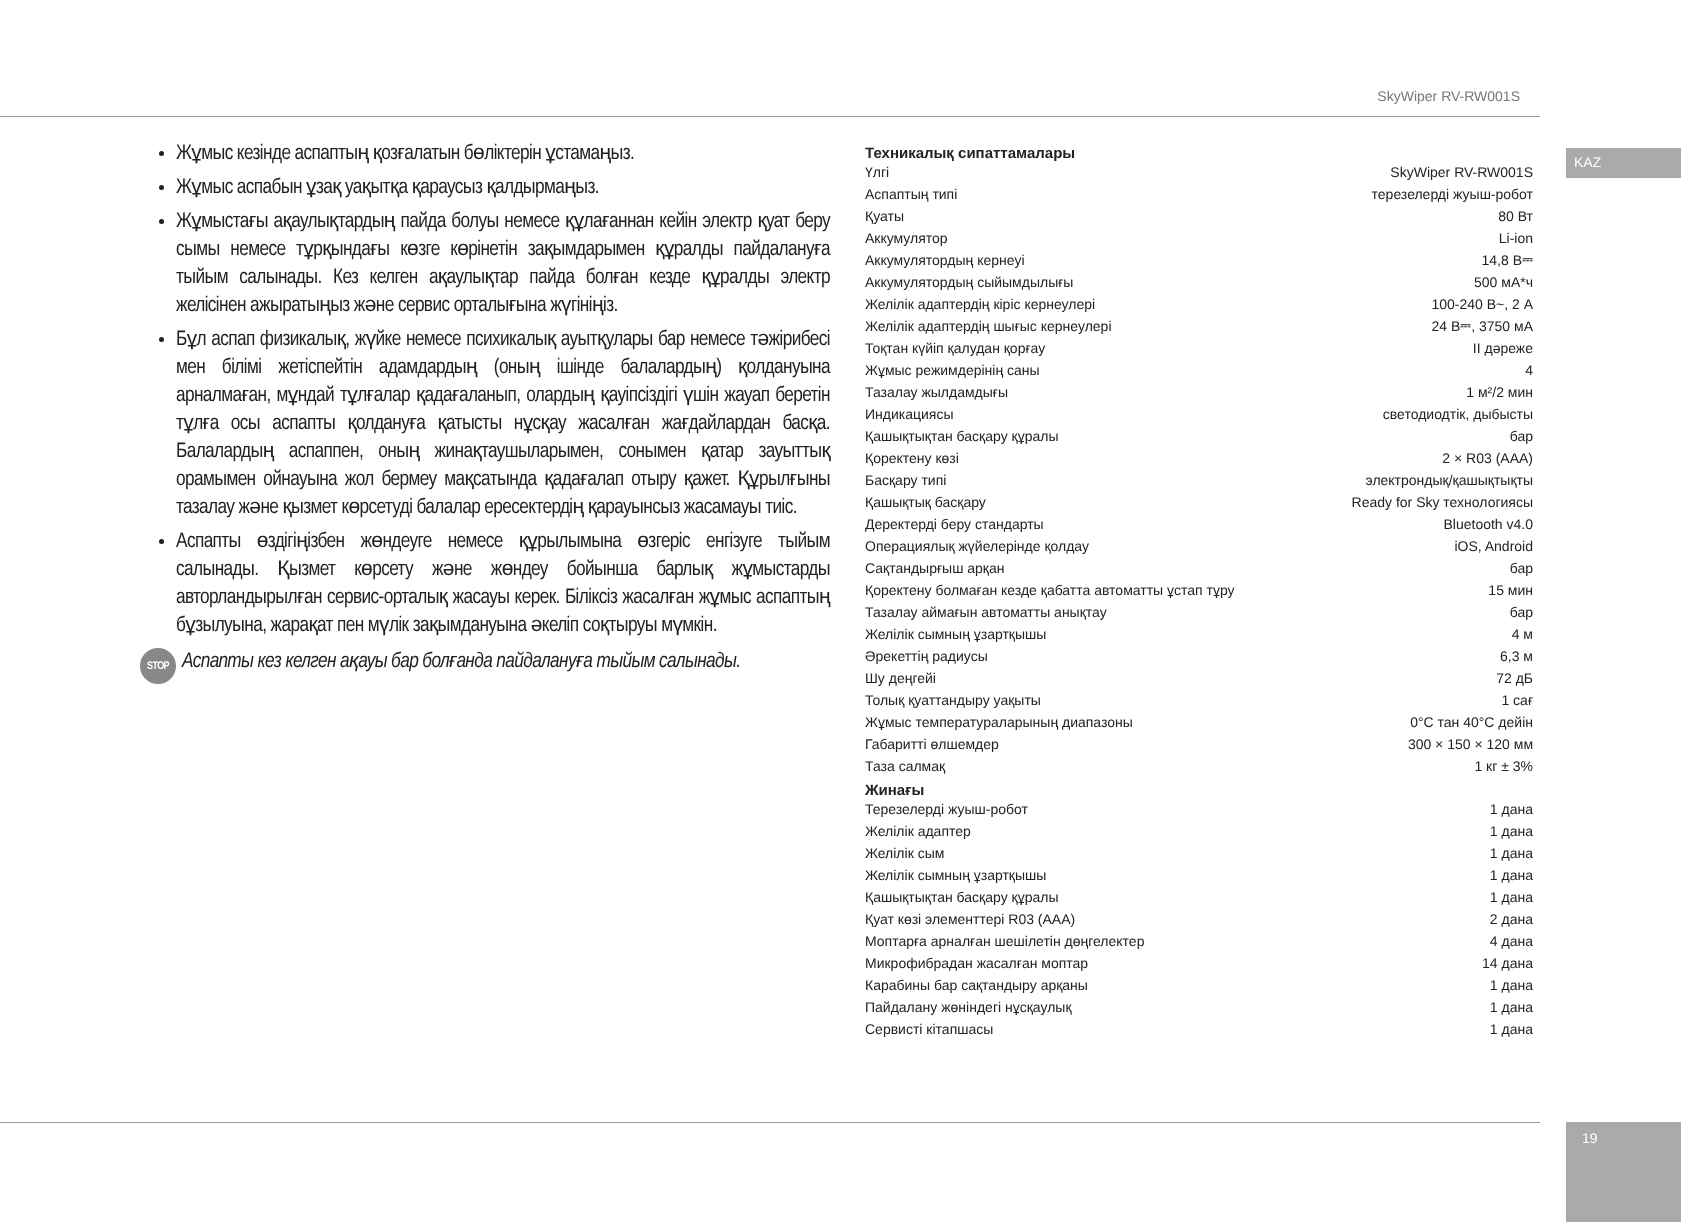SkyWiper RV-RW001S
KAZ
Жұмыс кезінде аспаптың қозғалатын бөліктерін ұстамаңыз.
Жұмыс аспабын ұзақ уақытқа қараусыз қалдырмаңыз.
Жұмыстағы ақаулықтардың пайда болуы немесе құлағаннан кейін электр қуат беру сымы немесе тұрқындағы көзге көрінетін зақымдарымен құралды пайдалануға тыйым салынады. Кез келген ақаулықтар пайда болған кезде құралды электр желісінен ажыратыңыз және сервис орталығына жүгініңіз.
Бұл аспап физикалық, жүйке немесе психикалық ауытқулары бар немесе тәжірибесі мен білімі жетіспейтін адамдардың (оның ішінде балалардың) қолдануына арналмаған, мұндай тұлғалар қадағаланып, олардың қауіпсіздігі үшін жауап беретін тұлға осы аспапты қолдануға қатысты нұсқау жасалған жағдайлардан басқа. Балалардың аспаппен, оның жинақтаушыларымен, сонымен қатар зауыттық орамымен ойнауына жол бермеу мақсатында қадағалап отыру қажет. Құрылғыны тазалау және қызмет көрсетуді балалар ересектердің қарауынсыз жасамауы тиіс.
Аспапты өздігіңізбен жөндеуге немесе құрылымына өзгеріс енгізуге тыйым салынады. Қызмет көрсету және жөндеу бойынша барлық жұмыстарды авторландырылған сервис-орталық жасауы керек. Біліксіз жасалған жұмыс аспаптың бұзылуына, жарақат пен мүлік зақымдануына әкеліп соқтыруы мүмкін.
STOP Аспапты кез келген ақауы бар болғанда пайдалануға тыйым салынады.
Техникалық сипаттамалары
| Үлгі | SkyWiper RV-RW001S |
| Аспаптың типі | терезелерді жуыш-робот |
| Қуаты | 80 Вт |
| Аккумулятор | Li-ion |
| Аккумулятордың кернеуі | 14,8 В⎓ |
| Аккумулятордың сыйымдылығы | 500 мА*ч |
| Желілік адаптердің кіріс кернеулері | 100-240 В~, 2 А |
| Желілік адаптердің шығыс кернеулері | 24 В⎓, 3750 мА |
| Тоқтан күйіп қалудан қорғау | II дәреже |
| Жұмыс режимдерінің саны | 4 |
| Тазалау жылдамдығы | 1 м²/2 мин |
| Индикациясы | светодиодтік, дыбысты |
| Қашықтықтан басқару құралы | бар |
| Қоректену көзі | 2 × R03 (AAA) |
| Басқару типі | электрондық/қашықтықты |
| Қашықтық басқару | Ready for Sky технологиясы |
| Деректерді беру стандарты | Bluetooth v4.0 |
| Операциялық жүйелерінде қолдау | iOS, Android |
| Сақтандырғыш арқан | бар |
| Қоректену болмаған кезде қабатта автоматты ұстап тұру | 15 мин |
| Тазалау аймағын автоматты анықтау | бар |
| Желілік сымның ұзартқышы | 4 м |
| Әрекеттің радиусы | 6,3 м |
| Шу деңгейі | 72 дБ |
| Толық қуаттандыру уақыты | 1 сағ |
| Жұмыс температураларының диапазоны | 0°C тан 40°C дейін |
| Габаритті өлшемдер | 300 × 150 × 120 мм |
| Таза салмақ | 1 кг ± 3% |
Жинағы
| Терезелерді жуыш-робот | 1 дана |
| Желілік адаптер | 1 дана |
| Желілік сым | 1 дана |
| Желілік сымның ұзартқышы | 1 дана |
| Қашықтықтан басқару құралы | 1 дана |
| Қуат көзі элементтері R03 (AAA) | 2 дана |
| Моптарға арналған шешілетін дөңгелектер | 4 дана |
| Микрофибрадан жасалған моптар | 14 дана |
| Карабины бар сақтандыру арқаны | 1 дана |
| Пайдалану жөніндегі нұсқаулық | 1 дана |
| Сервисті кітапшасы | 1 дана |
19